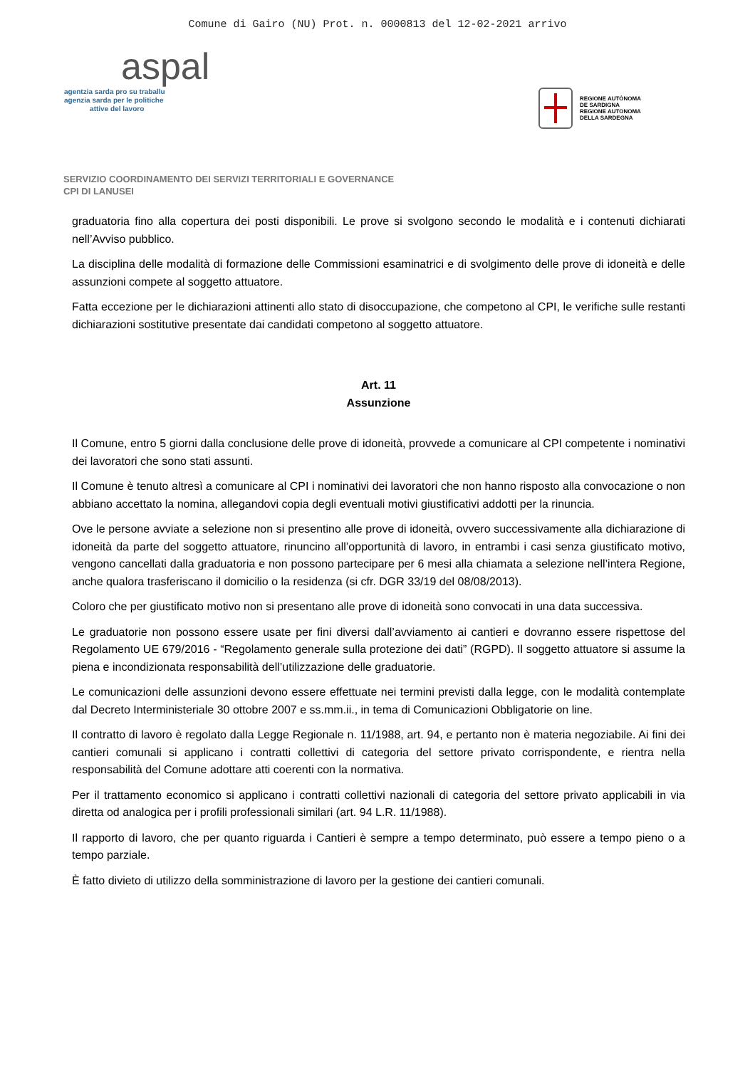Comune di Gairo (NU) Prot. n. 0000813 del 12-02-2021 arrivo
aspal
agentzia sarda pro su traballu
agenzia sarda per le politiche
attive del lavoro
REGIONE AUTÒNOMA
DE SARDIGNA
REGIONE AUTONOMA
DELLA SARDEGNA
SERVIZIO COORDINAMENTO DEI SERVIZI TERRITORIALI E GOVERNANCE
CPI DI LANUSEI
graduatoria fino alla copertura dei posti disponibili. Le prove si svolgono secondo le modalità e i contenuti dichiarati nell’Avviso pubblico.
La disciplina delle modalità di formazione delle Commissioni esaminatrici e di svolgimento delle prove di idoneità e delle assunzioni compete al soggetto attuatore.
Fatta eccezione per le dichiarazioni attinenti allo stato di disoccupazione, che competono al CPI, le verifiche sulle restanti dichiarazioni sostitutive presentate dai candidati competono al soggetto attuatore.
Art. 11
Assunzione
Il Comune, entro 5 giorni dalla conclusione delle prove di idoneità, provvede a comunicare al CPI competente i nominativi dei lavoratori che sono stati assunti.
Il Comune è tenuto altresì a comunicare al CPI i nominativi dei lavoratori che non hanno risposto alla convocazione o non abbiano accettato la nomina, allegandovi copia degli eventuali motivi giustificativi addotti per la rinuncia.
Ove le persone avviate a selezione non si presentino alle prove di idoneità, ovvero successivamente alla dichiarazione di idoneità da parte del soggetto attuatore, rinuncino all’opportunità di lavoro, in entrambi i casi senza giustificato motivo, vengono cancellati dalla graduatoria e non possono partecipare per 6 mesi alla chiamata a selezione nell’intera Regione, anche qualora trasferiscano il domicilio o la residenza (si cfr. DGR 33/19 del 08/08/2013).
Coloro che per giustificato motivo non si presentano alle prove di idoneità sono convocati in una data successiva.
Le graduatorie non possono essere usate per fini diversi dall’avviamento ai cantieri e dovranno essere rispettose del Regolamento UE 679/2016 - “Regolamento generale sulla protezione dei dati” (RGPD). Il soggetto attuatore si assume la piena e incondizionata responsabilità dell’utilizzazione delle graduatorie.
Le comunicazioni delle assunzioni devono essere effettuate nei termini previsti dalla legge, con le modalità contemplate dal Decreto Interministeriale 30 ottobre 2007 e ss.mm.ii., in tema di Comunicazioni Obbligatorie on line.
Il contratto di lavoro è regolato dalla Legge Regionale n. 11/1988, art. 94, e pertanto non è materia negoziabile. Ai fini dei cantieri comunali si applicano i contratti collettivi di categoria del settore privato corrispondente, e rientra nella responsabilità del Comune adottare atti coerenti con la normativa.
Per il trattamento economico si applicano i contratti collettivi nazionali di categoria del settore privato applicabili in via diretta od analogica per i profili professionali similari (art. 94 L.R. 11/1988).
Il rapporto di lavoro, che per quanto riguarda i Cantieri è sempre a tempo determinato, può essere a tempo pieno o a tempo parziale.
È fatto divieto di utilizzo della somministrazione di lavoro per la gestione dei cantieri comunali.